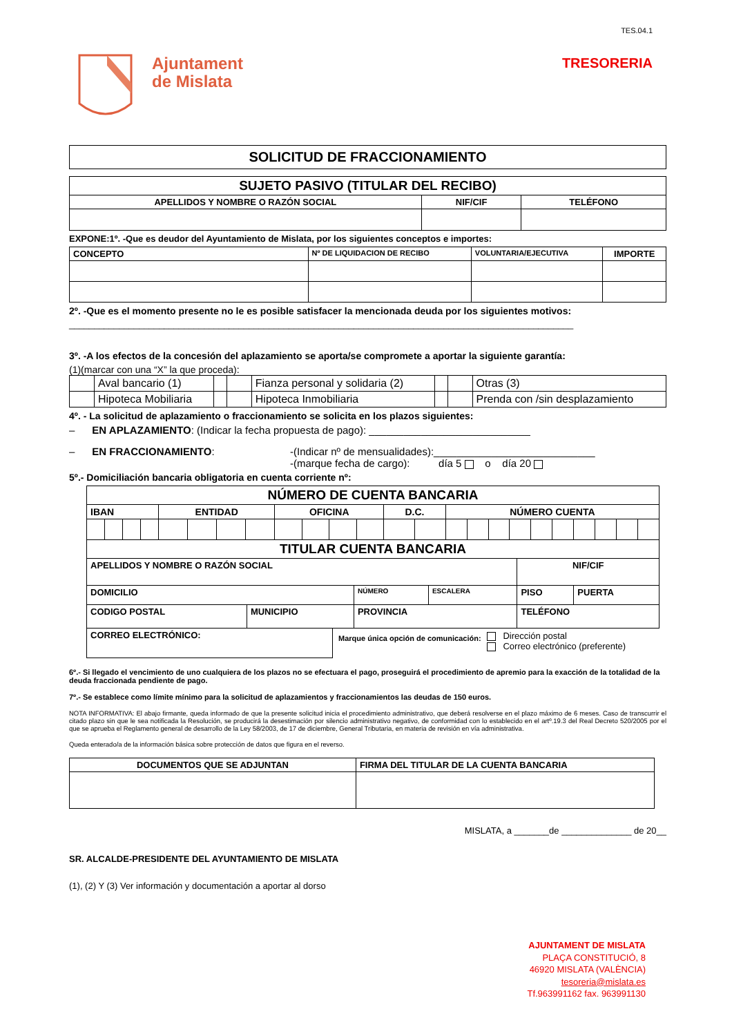Ajuntament
de Mislata
TES.04.1
TRESORERIA
| SOLICITUD DE FRACCIONAMIENTO |
| --- |
| SUJETO PASIVO (TITULAR DEL RECIBO) | | |
| --- | --- | --- |
| APELLIDOS Y NOMBRE O RAZÓN SOCIAL | NIF/CIF | TELÉFONO |
EXPONE:1º. -Que es deudor del Ayuntamiento de Mislata, por los siguientes conceptos e importes:
| CONCEPTO | Nº DE LIQUIDACION DE RECIBO | VOLUNTARIA/EJECUTIVA | IMPORTE |
| --- | --- | --- | --- |
2º. -Que es el momento presente no le es posible satisfacer la mencionada deuda por los siguientes motivos:
_____________________________________________________________________________________________________
3º. -A los efectos de la concesión del aplazamiento se aporta/se compromete a aportar la siguiente garantía:
(1)(marcar con una “X” la que proceda):
| | Aval bancario (1) | | | Fianza personal y solidaria (2) | | | Otras (3) |
| | Hipoteca Mobiliaria | | | Hipoteca Inmobiliaria | | | Prenda con /sin desplazamiento |
4º. - La solicitud de aplazamiento o fraccionamiento se solicita en los plazos siguientes:
– EN APLAZAMIENTO: (Indicar la fecha propuesta de pago): ____________________________
– EN FRACCIONAMIENTO: -(Indicar nº de mensualidades):____________________________
-(marque fecha de cargo): día 5 o día 20
5º.- Domiciliación bancaria obligatoria en cuenta corriente nº:
| NÚMERO DE CUENTA BANCARIA | | | | | | | | | | | | | | | | | | | | | | | |
| --- | --- | --- | --- | --- | --- | --- | --- | --- | --- | --- | --- | --- | --- | --- | --- | --- | --- | --- | --- | --- | --- | --- | --- |
| IBAN | | | | ENTIDAD | | | | OFICINA | | | | D.C. | | NÚMERO CUENTA | | | | | | | | | |
| TITULAR CUENTA BANCARIA | | | | | |
| --- | --- | --- | --- | --- | --- |
| APELLIDOS Y NOMBRE O RAZÓN SOCIAL | | | | NIF/CIF | |
| DOMICILIO | | NÚMERO | ESCALERA | PISO | PUERTA |
| CODIGO POSTAL | MUNICIPIO | PROVINCIA | | TELÉFONO | |
CORREO ELECTRÓNICO:
Marque única opción de comunicación:
Dirección postal
Correo electrónico (preferente)
6º.- Si llegado el vencimiento de uno cualquiera de los plazos no se efectuara el pago, proseguirá el procedimiento de apremio para la exacción de la totalidad de la deuda fraccionada pendiente de pago.
7º.- Se establece como límite mínimo para la solicitud de aplazamientos y fraccionamientos las deudas de 150 euros.
NOTA INFORMATIVA: El abajo firmante, queda informado de que la presente solicitud inicia el procedimiento administrativo, que deberá resolverse en el plazo máximo de 6 meses. Caso de transcurrir el citado plazo sin que le sea notificada la Resolución, se producirá la desestimación por silencio administrativo negativo, de conformidad con lo establecido en el artº.19.3 del Real Decreto 520/2005 por el que se aprueba el Reglamento general de desarrollo de la Ley 58/2003, de 17 de diciembre, General Tributaria, en materia de revisión en vía administrativa.
Queda enterado/a de la información básica sobre protección de datos que figura en el reverso.
| DOCUMENTOS QUE SE ADJUNTAN | FIRMA DEL TITULAR DE LA CUENTA BANCARIA |
| --- | --- |
MISLATA, a _______de ______________ de 20__
SR. ALCALDE-PRESIDENTE DEL AYUNTAMIENTO DE MISLATA
(1), (2) Y (3) Ver información y documentación a aportar al dorso
AJUNTAMENT DE MISLATA
PLAÇA CONSTITUCIÓ, 8
46920 MISLATA (VALÈNCIA)
tesoreria@mislata.es
Tf.963991162 fax. 963991130